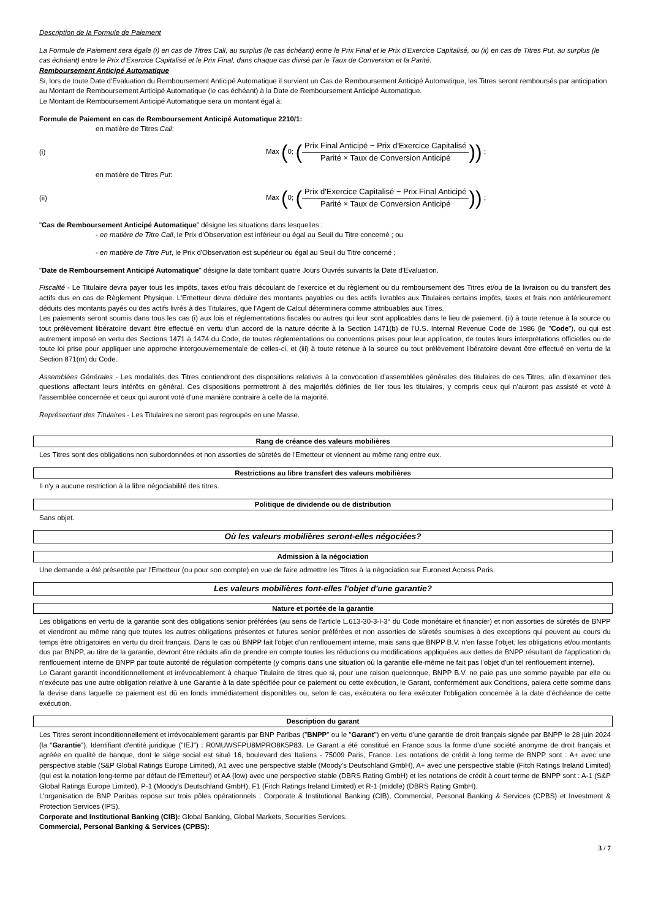Description de la Formule de Paiement
La Formule de Paiement sera égale (i) en cas de Titres Call, au surplus (le cas échéant) entre le Prix Final et le Prix d'Exercice Capitalisé, ou (ii) en cas de Titres Put, au surplus (le cas échéant) entre le Prix d'Exercice Capitalisé et le Prix Final, dans chaque cas divisé par le Taux de Conversion et la Parité.
Remboursement Anticipé Automatique
Si, lors de toute Date d'Evaluation du Remboursement Anticipé Automatique il survient un Cas de Remboursement Anticipé Automatique, les Titres seront remboursés par anticipation au Montant de Remboursement Anticipé Automatique (le cas échéant) à la Date de Remboursement Anticipé Automatique.
Le Montant de Remboursement Anticipé Automatique sera un montant égal à:
Formule de Paiement en cas de Remboursement Anticipé Automatique 2210/1:
en matière de Titres Call:
(i)
Max (0; (Prix Final Anticipé − Prix d'Exercice Capitalisé Parité × Taux de Conversion Anticipé)) ;
en matière de Titres Put:
(ii)
Max (0; (Prix d'Exercice Capitalisé − Prix Final Anticipé Parité × Taux de Conversion Anticipé)) ;
"Cas de Remboursement Anticipé Automatique" désigne les situations dans lesquelles :
- en matière de Titre Call, le Prix d'Observation est inférieur ou égal au Seuil du Titre concerné ; ou
- en matière de Titre Put, le Prix d'Observation est supérieur ou égal au Seuil du Titre concerné ;
"Date de Remboursement Anticipé Automatique" désigne la date tombant quatre Jours Ouvrés suivants la Date d'Evaluation.
Fiscalité - Le Titulaire devra payer tous les impôts, taxes et/ou frais découlant de l'exercice et du règlement ou du remboursement des Titres et/ou de la livraison ou du transfert des actifs dus en cas de Règlement Physique. L'Emetteur devra déduire des montants payables ou des actifs livrables aux Titulaires certains impôts, taxes et frais non antérieurement déduits des montants payés ou des actifs livrés à des Titulaires, que l'Agent de Calcul déterminera comme attribuables aux Titres.
Les paiements seront soumis dans tous les cas (i) aux lois et réglementations fiscales ou autres qui leur sont applicables dans le lieu de paiement, (ii) à toute retenue à la source ou tout prélèvement libératoire devant être effectué en vertu d'un accord de la nature décrite à la Section 1471(b) de l'U.S. Internal Revenue Code de 1986 (le "Code"), ou qui est autrement imposé en vertu des Sections 1471 à 1474 du Code, de toutes réglementations ou conventions prises pour leur application, de toutes leurs interprétations officielles ou de toute loi prise pour appliquer une approche intergouvernementale de celles-ci, et (iii) à toute retenue à la source ou tout prélèvement libératoire devant être effectué en vertu de la Section 871(m) du Code.
Assemblées Générales - Les modalités des Titres contiendront des dispositions relatives à la convocation d'assemblées générales des titulaires de ces Titres, afin d'examiner des questions affectant leurs intérêts en général. Ces dispositions permettront à des majorités définies de lier tous les titulaires, y compris ceux qui n'auront pas assisté et voté à l'assemblée concernée et ceux qui auront voté d'une manière contraire à celle de la majorité.
Représentant des Titulaires - Les Titulaires ne seront pas regroupés en une Masse.
Rang de créance des valeurs mobilières
Les Titres sont des obligations non subordonnées et non assorties de sûretés de l'Emetteur et viennent au même rang entre eux.
Restrictions au libre transfert des valeurs mobilières
Il n'y a aucune restriction à la libre négociabilité des titres.
Politique de dividende ou de distribution
Sans objet.
Où les valeurs mobilières seront-elles négociées?
Admission à la négociation
Une demande a été présentée par l'Emetteur (ou pour son compte) en vue de faire admettre les Titres à la négociation sur Euronext Access Paris.
Les valeurs mobilières font-elles l'objet d'une garantie?
Nature et portée de la garantie
Les obligations en vertu de la garantie sont des obligations senior préférées (au sens de l'article L.613-30-3-I-3° du Code monétaire et financier) et non assorties de sûretés de BNPP et viendront au même rang que toutes les autres obligations présentes et futures senior préférées et non assorties de sûretés soumises à des exceptions qui peuvent au cours du temps être obligatoires en vertu du droit français. Dans le cas où BNPP fait l'objet d'un renflouement interne, mais sans que BNPP B.V. n'en fasse l'objet, les obligations et/ou montants dus par BNPP, au titre de la garantie, devront être réduits afin de prendre en compte toutes les réductions ou modifications appliquées aux dettes de BNPP résultant de l'application du renflouement interne de BNPP par toute autorité de régulation compétente (y compris dans une situation où la garantie elle-même ne fait pas l'objet d'un tel renflouement interne).
Le Garant garantit inconditionnellement et irrévocablement à chaque Titulaire de titres que si, pour une raison quelconque, BNPP B.V. ne paie pas une somme payable par elle ou n'exécute pas une autre obligation relative à une Garantie à la date spécifiée pour ce paiement ou cette exécution, le Garant, conformément aux Conditions, paiera cette somme dans la devise dans laquelle ce paiement est dû en fonds immédiatement disponibles ou, selon le cas, exécutera ou fera exécuter l'obligation concernée à la date d'échéance de cette exécution.
Description du garant
Les Titres seront inconditionnellement et irrévocablement garantis par BNP Paribas ("BNPP" ou le "Garant") en vertu d'une garantie de droit français signée par BNPP le 28 juin 2024 (la "Garantie"). Identifiant d'entité juridique ("IEJ") : R0MUWSFPU8MPRO8K5P83. Le Garant a été constitué en France sous la forme d'une société anonyme de droit français et agréée en qualité de banque, dont le siège social est situé 16, boulevard des Italiens - 75009 Paris, France. Les notations de crédit à long terme de BNPP sont : A+ avec une perspective stable (S&P Global Ratings Europe Limited), A1 avec une perspective stable (Moody's Deutschland GmbH), A+ avec une perspective stable (Fitch Ratings Ireland Limited) (qui est la notation long-terme par défaut de l'Emetteur) et AA (low) avec une perspective stable (DBRS Rating GmbH) et les notations de crédit à court terme de BNPP sont : A-1 (S&P Global Ratings Europe Limited), P-1 (Moody's Deutschland GmbH), F1 (Fitch Ratings Ireland Limited) et R-1 (middle) (DBRS Rating GmbH).
L'organisation de BNP Paribas repose sur trois pôles opérationnels : Corporate & Institutional Banking (CIB), Commercial, Personal Banking & Services (CPBS) et Investment & Protection Services (IPS).
Corporate and Institutional Banking (CIB): Global Banking, Global Markets, Securities Services.
Commercial, Personal Banking & Services (CPBS):
3 / 7